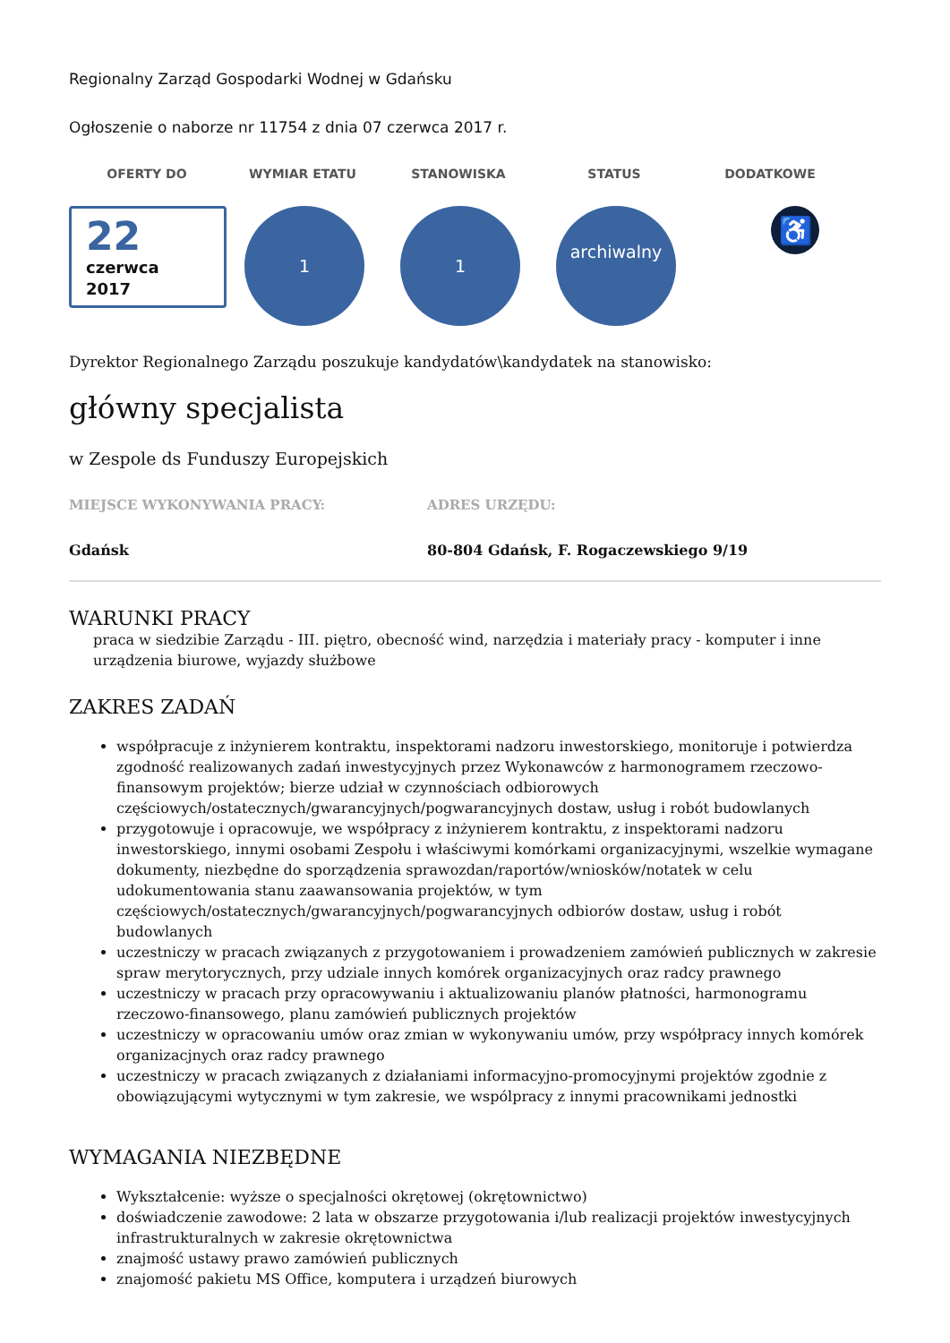Regionalny Zarząd Gospodarki Wodnej w Gdańsku
Ogłoszenie o naborze nr 11754 z dnia 07 czerwca 2017 r.
OFERTY DO WYMIAR ETATU STANOWISKA STATUS DODATKOWE
22
czerwca
2017
1 1
archiwalny
♿
Dyrektor Regionalnego Zarządu poszukuje kandydatów\kandydatek na stanowisko:
główny specjalista
w Zespole ds Funduszy Europejskich
MIEJSCE WYKONYWANIA PRACY:
Gdańsk
ADRES URZĘDU:
80-804 Gdańsk, F. Rogaczewskiego 9/19
WARUNKI PRACY
praca w siedzibie Zarządu - III. piętro, obecność wind, narzędzia i materiały pracy - komputer i inne urządzenia biurowe, wyjazdy służbowe
ZAKRES ZADAŃ
współpracuje z inżynierem kontraktu, inspektorami nadzoru inwestorskiego, monitoruje i potwierdza zgodność realizowanych zadań inwestycyjnych przez Wykonawców z harmonogramem rzeczowo-finansowym projektów; bierze udział w czynnościach odbiorowych częściowych/ostatecznych/gwarancyjnych/pogwarancyjnych dostaw, usług i robót budowlanych
przygotowuje i opracowuje, we współpracy z inżynierem kontraktu, z inspektorami nadzoru inwestorskiego, innymi osobami Zespołu i właściwymi komórkami organizacyjnymi, wszelkie wymagane dokumenty, niezbędne do sporządzenia sprawozdan/raportów/wniosków/notatek w celu udokumentowania stanu zaawansowania projektów, w tym częściowych/ostatecznych/gwarancyjnych/pogwarancyjnych odbiorów dostaw, usług i robót budowlanych
uczestniczy w pracach związanych z przygotowaniem i prowadzeniem zamówień publicznych w zakresie spraw merytorycznych, przy udziale innych komórek organizacyjnych oraz radcy prawnego
uczestniczy w pracach przy opracowywaniu i aktualizowaniu planów płatności, harmonogramu rzeczowo-finansowego, planu zamówień publicznych projektów
uczestniczy w opracowaniu umów oraz zmian w wykonywaniu umów, przy współpracy innych komórek organizacjnych oraz radcy prawnego
uczestniczy w pracach związanych z działaniami informacyjno-promocyjnymi projektów zgodnie z obowiązującymi wytycznymi w tym zakresie, we wspólpracy z innymi pracownikami jednostki
WYMAGANIA NIEZBĘDNE
Wykształcenie: wyższe o specjalności okrętowej (okrętownictwo)
doświadczenie zawodowe: 2 lata w obszarze przygotowania i/lub realizacji projektów inwestycyjnych infrastrukturalnych w zakresie okrętownictwa
znajmość ustawy prawo zamówień publicznych
znajomość pakietu MS Office, komputera i urządzeń biurowych